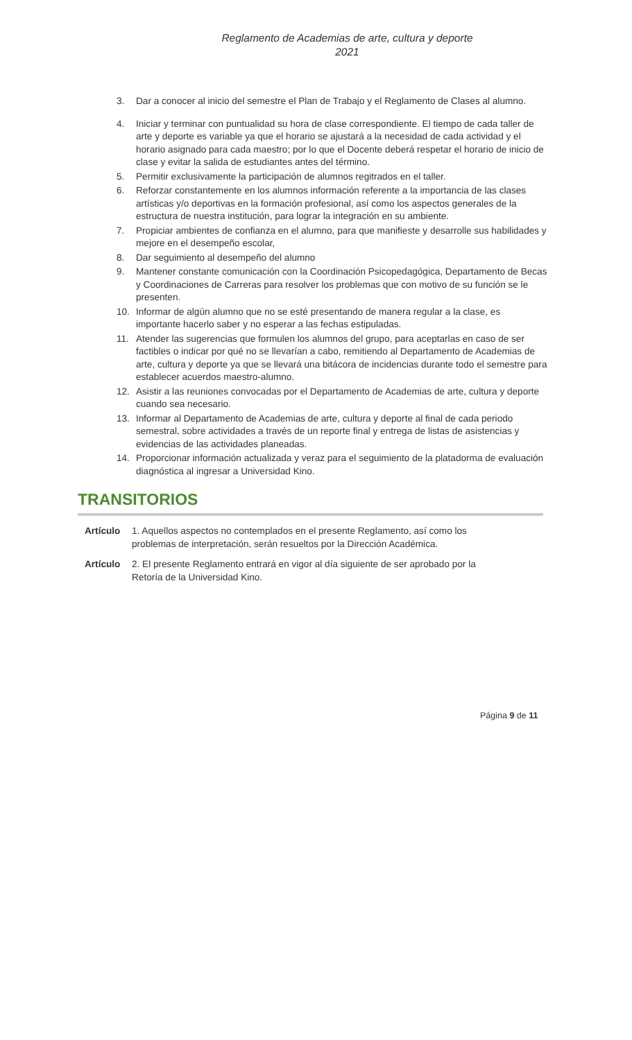Reglamento de Academias de arte, cultura y deporte
2021
3. Dar a conocer al inicio del semestre el Plan de Trabajo y el Reglamento de Clases al alumno.
4. Iniciar y terminar con puntualidad su hora de clase correspondiente. El tiempo de cada taller de arte y deporte es variable ya que el horario se ajustará a la necesidad de cada actividad y el horario asignado para cada maestro; por lo que el Docente deberá respetar el horario de inicio de clase y evitar la salida de estudiantes antes del término.
5. Permitir exclusivamente la participación de alumnos regitrados en el taller.
6. Reforzar constantemente en los alumnos información referente a la importancia de las clases artísticas y/o deportivas en la formación profesional, así como los aspectos generales de la estructura de nuestra institución, para lograr la integración en su ambiente.
7. Propiciar ambientes de confianza en el alumno, para que manifieste y desarrolle sus habilidades y mejore en el desempeño escolar,
8. Dar seguimiento al desempeño del alumno
9. Mantener constante comunicación con la Coordinación Psicopedagógica, Departamento de Becas y Coordinaciones de Carreras para resolver los problemas que con motivo de su función se le presenten.
10. Informar de algún alumno que no se esté presentando de manera regular a la clase, es importante hacerlo saber y no esperar a las fechas estipuladas.
11. Atender las sugerencias que formulen los alumnos del grupo, para aceptarlas en caso de ser factibles o indicar por qué no se llevarían a cabo, remitiendo al Departamento de Academias de arte, cultura y deporte ya que se llevará una bitácora de incidencias durante todo el semestre para establecer acuerdos maestro-alumno.
12. Asistir a las reuniones convocadas por el Departamento de Academias de arte, cultura y deporte cuando sea necesario.
13. Informar al Departamento de Academias de arte, cultura y deporte al final de cada periodo semestral, sobre actividades a través de un reporte final y entrega de listas de asistencias y evidencias de las actividades planeadas.
14. Proporcionar información actualizada y veraz para el seguimiento de la platadorma de evaluación diagnóstica al ingresar a Universidad Kino.
TRANSITORIOS
Artículo 1. Aquellos aspectos no contemplados en el presente Reglamento, así como los problemas de interpretación, serán resueltos por la Dirección Académica.
Artículo 2. El presente Reglamento entrará en vigor al día siguiente de ser aprobado por la Retoría de la Universidad Kino.
Página 9 de 11